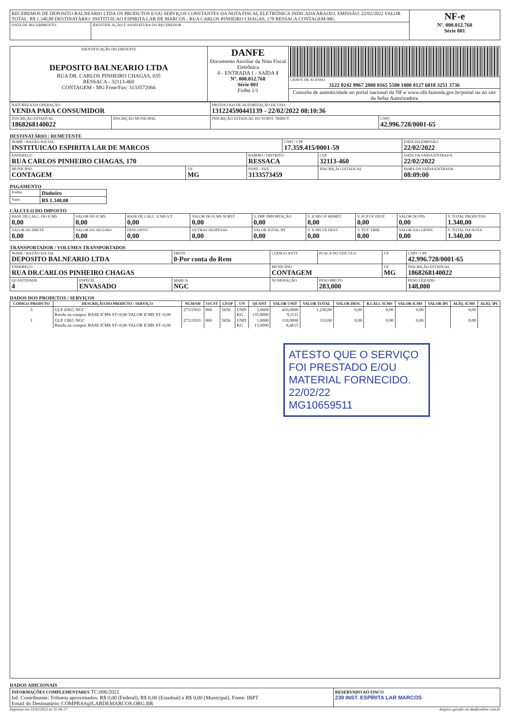| RECEBEMOS DE DEPOSITO BALNEARIO LTDA OS PRODUTOS E/OU SERVIÇOS CONSTANTES DA NOTA FISCAL ELETRÔNICA INDICADA ABAIXO. EMISSÃO: 22/02/2022 VALOR TOTAL: R$ 1.340,00 DESTINATÁRIO: INSTITUICAO ESPIRITA LAR DE MARCOS - RUA CARLOS PINHEIRO CHAGAS, 170 RESSACA CONTAGEM-MG | | NF-e Nº. 000.012.760 Série 001 |
| DATA DE RECEBIMENTO | IDENTIFICAÇÃO E ASSINATURA DO RECEBEDOR | |
| IDENTIFICAÇÃO DO EMITENTE DEPOSITO BALNEARIO LTDA RUA DR. CARLOS PINHEIRO CHAGAS, 035 RESSACA - 32113-460 CONTAGEM - MG Fone/Fax: 3133572066 | DANFE Documento Auxiliar da Nota Fiscal Eletrônica 0 - ENTRADA 1 - SAÍDA 1 Nº. 000.012.760 Série 001 Folha 1/1 | |
| | | CHAVE DE ACESSO 3122 0242 9967 2800 0165 5500 1000 0127 6018 3251 3736 |
| | | Consulta de autenticidade no portal nacional da NF-e www.nfe.fazenda.gov.br/portal ou no site da Sefaz Autorizadora |
| NATUREZA DA OPERAÇÃO VENDA PARA CONSUMIDOR | | PROTOCOLO DE AUTORIZAÇÃO DE USO 131224590441139 - 22/02/2022 08:10:36 | |
| INSCRIÇÃO ESTADUAL 1868268140022 | INSCRIÇÃO MUNICIPAL | INSCRIÇÃO ESTADUAL DO SUBST. TRIBUT. | CNPJ 42.996.728/0001-65 |
DESTINATÁRIO / REMETENTE
| NOME / RAZÃO SOCIAL INSTITUICAO ESPIRITA LAR DE MARCOS | | | CNPJ / CPF 17.359.415/0001-59 | | DATA DA EMISSÃO 22/02/2022 |
| ENDEREÇO RUA CARLOS PINHEIRO CHAGAS, 170 | | BAIRRO / DISTRITO RESSACA | | CEP 32113-460 | DATA DA SAÍDA/ENTRADA 22/02/2022 |
| MUNICÍPIO CONTAGEM | UF MG | FONE / FAX 3133573459 | | INSCRIÇÃO ESTADUAL | HORA DA SAÍDA/ENTRADA 08:09:00 |
PAGAMENTO
| Forma | Dinheiro |
| Valor | R$ 1.340,00 |
CÁLCULO DO IMPOSTO
| BASE DE CÁLC. DO ICMS 0,00 | VALOR DO ICMS 0,00 | BASE DE CÁLC. ICMS S.T. 0,00 | VALOR DO ICMS SUBST. 0,00 | V. IMP. IMPORTAÇÃO 0,00 | V. ICMS UF REMET. 0,00 | V. FCP UF DEST. 0,00 | VALOR DO PIS 0,00 | V. TOTAL PRODUTOS 1.340,00 |
| VALOR DO FRETE 0,00 | VALOR DO SEGURO 0,00 | DESCONTO 0,00 | OUTRAS DESPESAS 0,00 | VALOR TOTAL IPI 0,00 | V. ICMS UF DEST. 0,00 | V. TOT. TRIB. 0,00 | VALOR DA COFINS 0,00 | V. TOTAL DA NOTA 1.340,00 |
TRANSPORTADOR / VOLUMES TRANSPORTADOS
| NOME / RAZÃO SOCIAL DEPOSITO BALNEARIO LTDA | | FRETE 0-Por conta do Rem | CÓDIGO ANTT | PLACA DO VEÍCULO | UF | CNPJ / CPF 42.996.728/0001-65 |
| ENDEREÇO RUA DR.CARLOS PINHEIRO CHAGAS | | | MUNICÍPIO CONTAGEM | | UF MG | INSCRIÇÃO ESTADUAL 1868268140022 |
| QUANTIDADE 4 | ESPÉCIE ENVASADO | MARCA NGC | NUMERAÇÃO | PESO BRUTO 283,000 | | PESO LÍQUIDO 148,000 |
DADOS DOS PRODUTOS / SERVIÇOS
| CÓDIGO PRODUTO | DESCRIÇÃO DO PRODUTO / SERVIÇO | NCM/SH | O/CST | CFOP | UN | QUANT | VALOR UNIT | VALOR TOTAL | VALOR DESC | B.CÁLC ICMS | VALOR ICMS | VALOR IPI | ALÍQ. ICMS | ALÍQ. IPI |
| --- | --- | --- | --- | --- | --- | --- | --- | --- | --- | --- | --- | --- | --- | --- |
| 3 | GLP 45KG NGC Retido na compra: BASE ICMS ST=0,00 VALOR ICMS ST=0,00 | 27111910 | 060 | 5656 | UND KG | 3,0000 135,0000 | 410,0000 9,1111 | 1.230,00 | 0,00 | 0,00 | 0,00 | | 0,00 | |
| 1 | GLP 13KG NGC Retido na compra: BASE ICMS ST=0,00 VALOR ICMS ST=0,00 | 27111910 | 060 | 5656 | UND KG | 1,0000 13,0000 | 110,0000 8,4615 | 110,00 | 0,00 | 0,00 | 0,00 | | 0,00 | |
| ATESTO QUE O SERVIÇO FOI PRESTADO E/OU MATERIAL FORNECIDO. 22/02/22 MG10659511 | | | | | | | | | | | | | | |
DADOS ADICIONAIS
| INFORMAÇÕES COMPLEMENTARES TC:006/2021 Inf. Contribuinte: Tributos aproximados: R$ 0,00 (Federal), R$ 0,00 (Estadual) e R$ 0,00 (Municipal). Fonte: IBPT Email do Destinatário: COMPRAS@LARDEMARCOS.ORG.BR | RESERVADO AO FISCO 239 INST. ESPÍRITA LAR MARCOS |
Impresso em 23/02/2022 as 11:04:27 Arquivo gerado em danfeonline.com.br